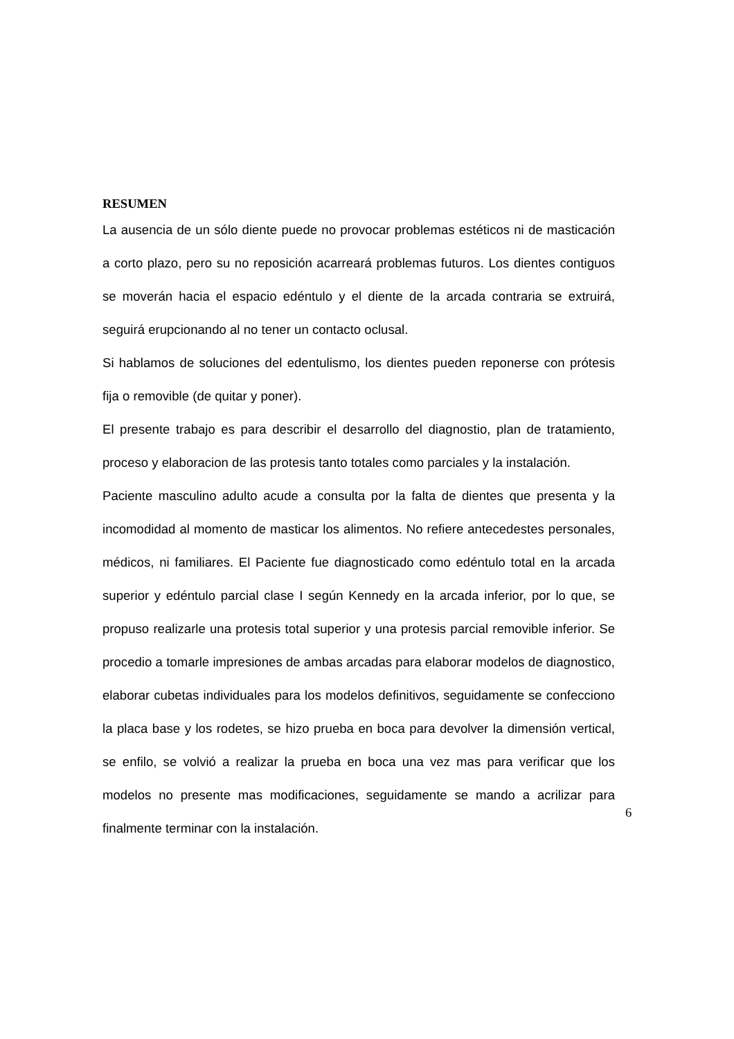RESUMEN
La ausencia de un sólo diente puede no provocar problemas estéticos ni de masticación a corto plazo, pero su no reposición acarreará problemas futuros. Los dientes contiguos se moverán hacia el espacio edéntulo y el diente de la arcada contraria se extruirá, seguirá erupcionando al no tener un contacto oclusal.
Si hablamos de soluciones del edentulismo, los dientes pueden reponerse con prótesis fija o removible (de quitar y poner).
El presente trabajo es para describir el desarrollo del diagnostio, plan de tratamiento, proceso y elaboracion de las protesis tanto totales como parciales y la instalación.
Paciente masculino adulto acude a consulta por la falta de dientes que presenta y la incomodidad al momento de masticar los alimentos. No refiere antecedestes personales, médicos, ni familiares. El Paciente fue diagnosticado como edéntulo total en la arcada superior y edéntulo parcial clase I según Kennedy en la arcada inferior, por lo que, se propuso realizarle una protesis total superior y una protesis parcial removible inferior. Se procedio a tomarle impresiones de ambas arcadas para elaborar modelos de diagnostico, elaborar cubetas individuales para los modelos definitivos, seguidamente se confecciono la placa base y los rodetes, se hizo prueba en boca para devolver la dimensión vertical, se enfilo, se volvió a realizar la prueba en boca una vez mas para verificar que los modelos no presente mas modificaciones, seguidamente se mando a acrilizar para finalmente terminar con la instalación.
6